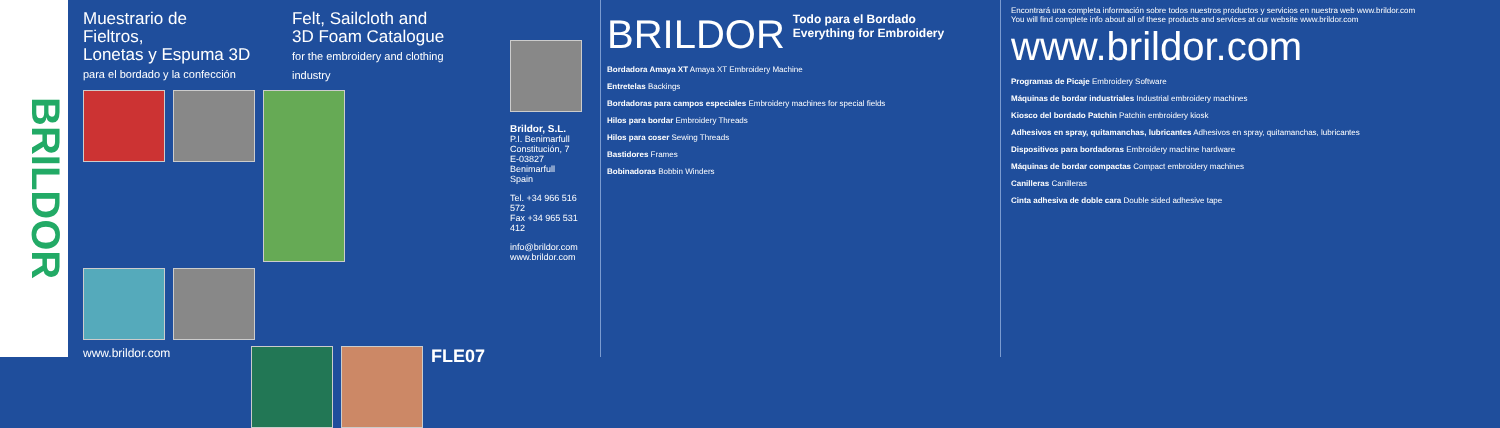BRILDOR
Muestrario de Fieltros,
Lonetas y Espuma 3D
para el bordado y la confección
Felt, Sailcloth and
3D Foam Catalogue
for the embroidery and clothing industry
www.brildor.com
FLE07
Brildor, S.L.
P.I. Benimarfull
Constitución, 7
E-03827 Benimarfull
Spain
Tel. +34 966 516 572
Fax +34 965 531 412
info@brildor.com
www.brildor.com
BRILDOR Todo para el Bordado
Everything for Embroidery
Bordadora Amaya XT Amaya XT Embroidery Machine
Entretelas Backings
Bordadoras para campos especiales Embroidery machines for special fields
Hilos para bordar Embroidery Threads
Hilos para coser Sewing Threads
Bastidores Frames
Bobinadoras Bobbin Winders
Encontrará una completa información sobre todos nuestros productos y servicios en nuestra web www.brildor.com
You will find complete info about all of these products and services at our website www.brildor.com www.brildor.com
Programas de Picaje Embroidery Software
Máquinas de bordar industriales Industrial embroidery machines
Kiosco del bordado Patchin Patchin embroidery kiosk
Adhesivos en spray, quitamanchas, lubricantes Adhesivos en spray, quitamanchas, lubricantes
Dispositivos para bordadoras Embroidery machine hardware
Máquinas de bordar compactas Compact embroidery machines
Canilleras Canilleras
Cinta adhesiva de doble cara Double sided adhesive tape